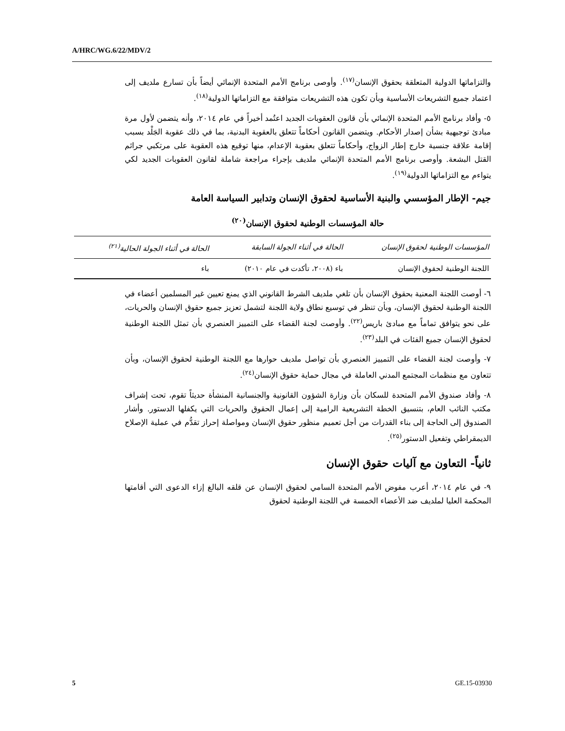A/HRC/WG.6/22/MDV/2
والتزاماتها الدولية المتعلقة بحقوق الإنسان<sup>(١٧)</sup>. وأوصى برنامج الأمم المتحدة الإنمائي أيضاً بأن تسارع ملديف إلى اعتماد جميع التشريعات الأساسية وبأن تكون هذه التشريعات متوافقة مع التزاماتها الدولية<sup>(١٨)</sup>.
٥- وأفاد برنامج الأمم المتحدة الإنمائي بأن قانون العقوبات الجديد اعتُمد أخيراً في عام ٢٠١٤، وأنه يتضمن لأول مرة مبادئ توجيهية بشأن إصدار الأحكام. ويتضمن القانون أحكاماً تتعلق بالعقوبة البدنية، بما في ذلك عقوبة الجَلْد بسبب إقامة علاقة جنسية خارج إطار الزواج، وأحكاماً تتعلق بعقوبة الإعدام، منها توقيع هذه العقوبة على مرتكبي جرائم القتل البشعة. وأوصى برنامج الأمم المتحدة الإنمائي ملديف بإجراء مراجعة شاملة لقانون العقوبات الجديد لكي يتواءم مع التزاماتها الدولية<sup>(١٩)</sup>.
جيم- الإطار المؤسسي والبنية الأساسية لحقوق الإنسان وتدابير السياسة العامة
حالة المؤسسات الوطنية لحقوق الإنسان<sup>(٢٠)</sup>
| المؤسسات الوطنية لحقوق الإنسان | الحالة في أثناء الجولة السابقة | الحالة في أثناء الجولة الحالية<sup>(٢١)</sup> |
| --- | --- | --- |
| اللجنة الوطنية لحقوق الإنسان | باء (٢٠٠٨، تأكدت في عام ٢٠١٠) | باء |
٦- أوصت اللجنة المعنية بحقوق الإنسان بأن تلغي ملديف الشرط القانوني الذي يمنع تعيين غير المسلمين أعضاء في اللجنة الوطنية لحقوق الإنسان، وبأن تنظر في توسيع نطاق ولاية اللجنة لتشمل تعزيز جميع حقوق الإنسان والحريات، على نحو يتوافق تماماً مع مبادئ باريس<sup>(٢٢)</sup>. وأوصت لجنة القضاء على التمييز العنصري بأن تمثل اللجنة الوطنية لحقوق الإنسان جميع الفئات في البلد<sup>(٢٣)</sup>.
٧- وأوصت لجنة القضاء على التمييز العنصري بأن تواصل ملديف حوارها مع اللجنة الوطنية لحقوق الإنسان، وبأن تتعاون مع منظمات المجتمع المدني العاملة في مجال حماية حقوق الإنسان<sup>(٢٤)</sup>.
٨- وأفاد صندوق الأمم المتحدة للسكان بأن وزارة الشؤون القانونية والجنسانية المنشأة حديثاً تقوم، تحت إشراف مكتب النائب العام، بتنسيق الخطة التشريعية الرامية إلى إعمال الحقوق والحريات التي يكفلها الدستور. وأشار الصندوق إلى الحاجة إلى بناء القدرات من أجل تعميم منظور حقوق الإنسان ومواصلة إحراز تقدُّم في عملية الإصلاح الديمقراطي وتفعيل الدستور<sup>(٢٥)</sup>.
ثانياً- التعاون مع آليات حقوق الإنسان
٩- في عام ٢٠١٤، أعرب مفوض الأمم المتحدة السامي لحقوق الإنسان عن قلقه البالغ إزاء الدعوى التي أقامتها المحكمة العليا لملديف ضد الأعضاء الخمسة في اللجنة الوطنية لحقوق
5 GE.15-03930